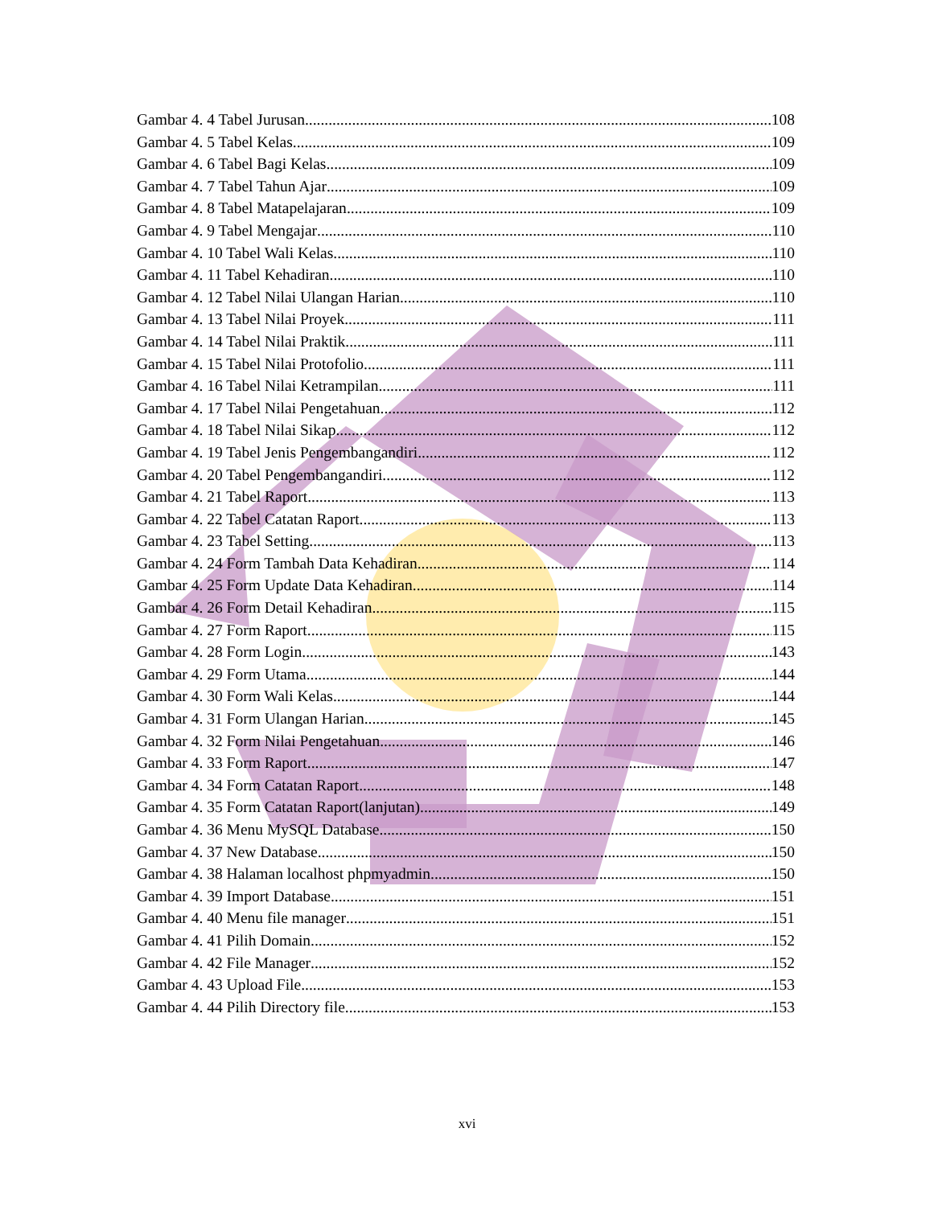Gambar 4. 4 Tabel Jurusan 108
Gambar 4. 5 Tabel Kelas 109
Gambar 4. 6 Tabel Bagi Kelas 109
Gambar 4. 7 Tabel Tahun Ajar 109
Gambar 4. 8 Tabel Matapelajaran 109
Gambar 4. 9 Tabel Mengajar 110
Gambar 4. 10 Tabel Wali Kelas 110
Gambar 4. 11 Tabel Kehadiran 110
Gambar 4. 12 Tabel Nilai Ulangan Harian 110
Gambar 4. 13 Tabel Nilai Proyek 111
Gambar 4. 14 Tabel Nilai Praktik 111
Gambar 4. 15 Tabel Nilai Protofolio 111
Gambar 4. 16 Tabel Nilai Ketrampilan 111
Gambar 4. 17 Tabel Nilai Pengetahuan 112
Gambar 4. 18 Tabel Nilai Sikap 112
Gambar 4. 19 Tabel Jenis Pengembangandiri 112
Gambar 4. 20 Tabel Pengembangandiri 112
Gambar 4. 21 Tabel Raport 113
Gambar 4. 22 Tabel Catatan Raport 113
Gambar 4. 23 Tabel Setting 113
Gambar 4. 24 Form Tambah Data Kehadiran 114
Gambar 4. 25 Form Update Data Kehadiran 114
Gambar 4. 26 Form Detail Kehadiran 115
Gambar 4. 27 Form Raport 115
Gambar 4. 28 Form Login 143
Gambar 4. 29 Form Utama 144
Gambar 4. 30 Form Wali Kelas 144
Gambar 4. 31 Form Ulangan Harian 145
Gambar 4. 32 Form Nilai Pengetahuan 146
Gambar 4. 33 Form Raport 147
Gambar 4. 34 Form Catatan Raport 148
Gambar 4. 35 Form Catatan Raport(lanjutan) 149
Gambar 4. 36 Menu MySQL Database 150
Gambar 4. 37 New Database 150
Gambar 4. 38 Halaman localhost phpmyadmin 150
Gambar 4. 39 Import Database 151
Gambar 4. 40 Menu file manager 151
Gambar 4. 41 Pilih Domain 152
Gambar 4. 42 File Manager 152
Gambar 4. 43 Upload File 153
Gambar 4. 44 Pilih Directory file 153
xvi